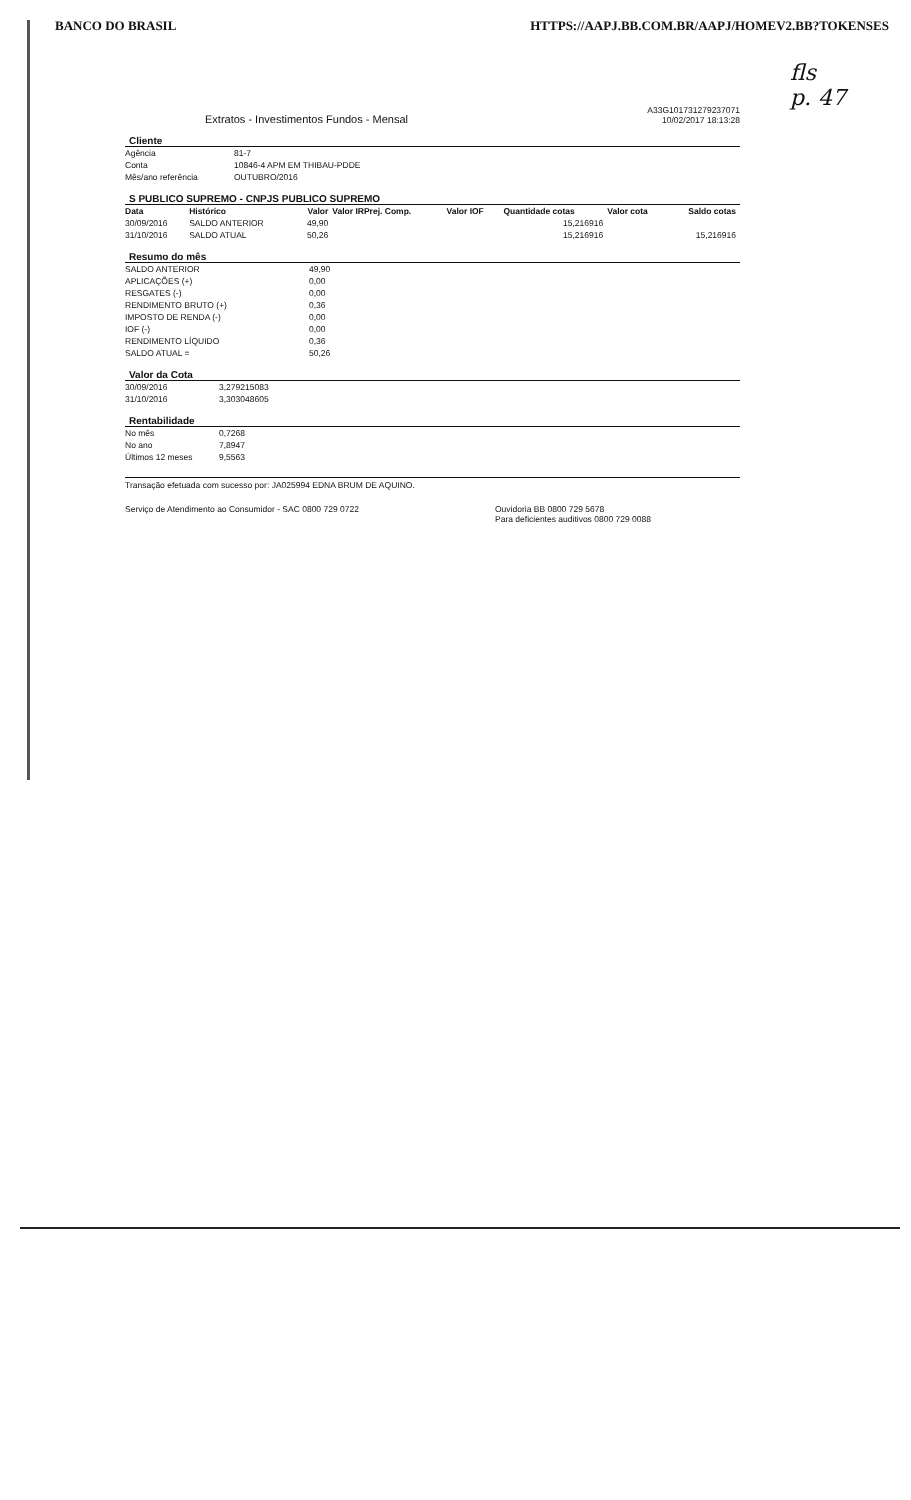BANCO DO BRASIL HTTPS://AAPJ.BB.COM.BR/AAPJ/HOMEV2.BB?TOKENSES
fls
p. 47
Extratos - Investimentos Fundos - Mensal A33G101731279237071
10/02/2017 18:13:28
Cliente
| Agência | 81-7 |
| Conta | 10846-4 APM EM THIBAU-PDDE |
| Mês/ano referência | OUTUBRO/2016 |
S PUBLICO SUPREMO - CNPJS PUBLICO SUPREMO
| Data | Histórico | Valor | Valor IRPrej. Comp. | Valor IOF | Quantidade cotas | Valor cota | Saldo cotas |
| --- | --- | --- | --- | --- | --- | --- | --- |
| 30/09/2016 | SALDO ANTERIOR | 49,90 | | | 15,216916 | | |
| 31/10/2016 | SALDO ATUAL | 50,26 | | | 15,216916 | | 15,216916 |
Resumo do mês
| SALDO ANTERIOR | 49,90 |
| APLICAÇÕES (+) | 0,00 |
| RESGATES (-) | 0,00 |
| RENDIMENTO BRUTO (+) | 0,36 |
| IMPOSTO DE RENDA (-) | 0,00 |
| IOF (-) | 0,00 |
| RENDIMENTO LÍQUIDO | 0,36 |
| SALDO ATUAL = | 50,26 |
Valor da Cota
| 30/09/2016 | 3,279215083 |
| 31/10/2016 | 3,303048605 |
Rentabilidade
| No mês | 0,7268 |
| No ano | 7,8947 |
| Últimos 12 meses | 9,5563 |
Transação efetuada com sucesso por: JA025994 EDNA BRUM DE AQUINO.
Serviço de Atendimento ao Consumidor - SAC 0800 729 0722 Ouvidoria BB 0800 729 5678
Para deficientes auditivos 0800 729 0088